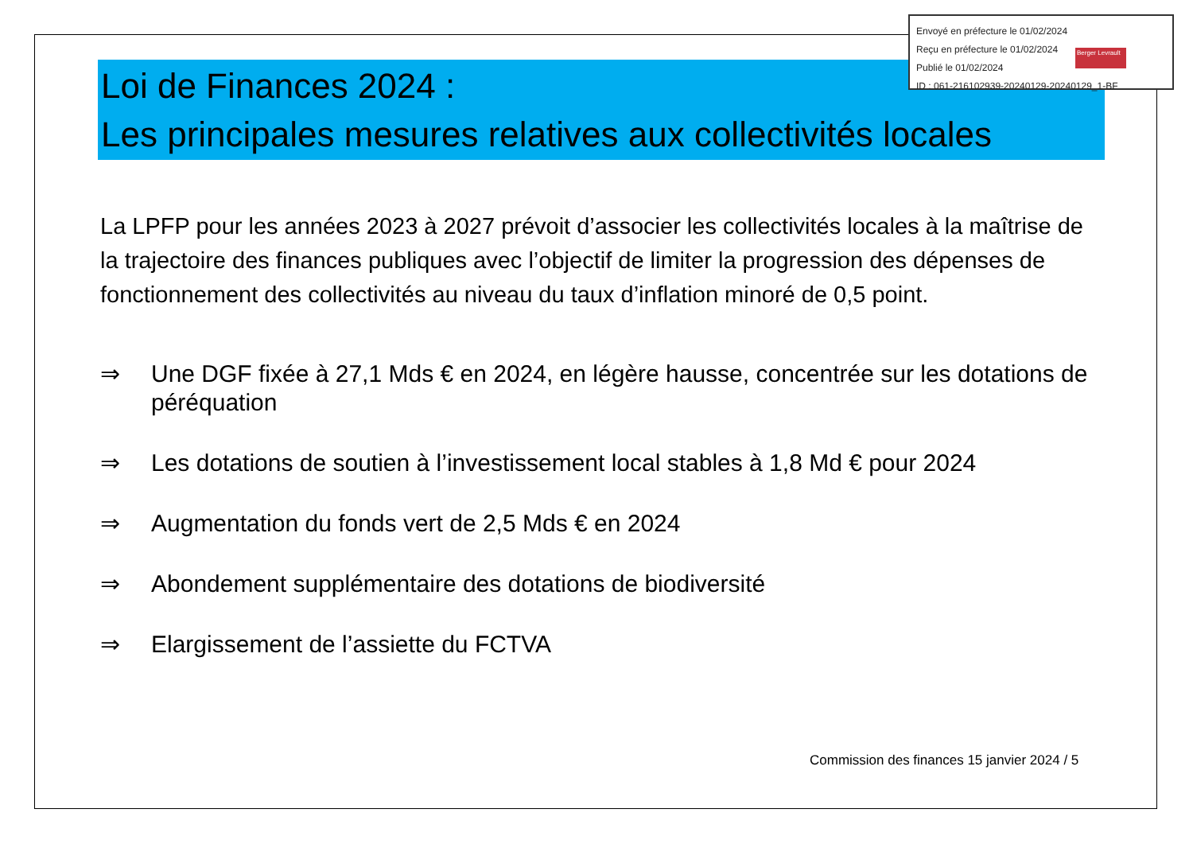Envoyé en préfecture le 01/02/2024
Reçu en préfecture le 01/02/2024
Publié le 01/02/2024
ID : 061-216102939-20240129-20240129_1-BF
Berger Levrault
Loi de Finances 2024 :
Les principales mesures relatives aux collectivités locales
La LPFP pour les années 2023 à 2027 prévoit d’associer les collectivités locales à la maîtrise de la trajectoire des finances publiques avec l’objectif de limiter la progression des dépenses de fonctionnement des collectivités au niveau du taux d’inflation minoré de 0,5 point.
⇒ Une DGF fixée à 27,1 Mds € en 2024, en légère hausse, concentrée sur les dotations de péréquation
⇒ Les dotations de soutien à l’investissement local stables à 1,8 Md € pour 2024
⇒ Augmentation du fonds vert de 2,5 Mds € en 2024
⇒ Abondement supplémentaire des dotations de biodiversité
⇒ Elargissement de l’assiette du FCTVA
Commission des finances 15 janvier 2024 / 5